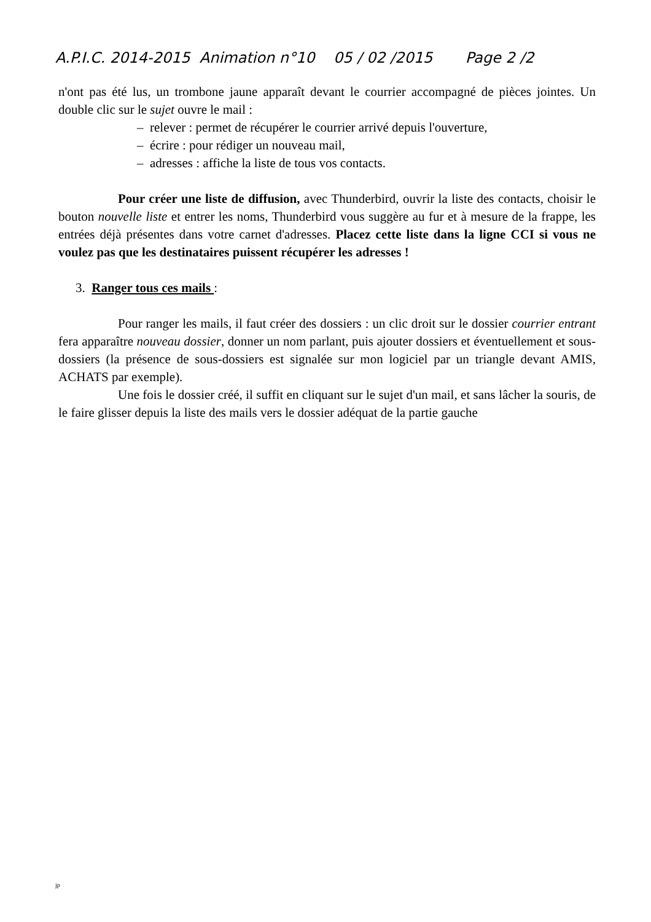A.P.I.C. 2014-2015 Animation n°10 05 / 02 /2015 Page 2 /2
n'ont pas été lus, un trombone jaune apparaît devant le courrier accompagné de pièces jointes. Un double clic sur le sujet ouvre le mail :
– relever : permet de récupérer le courrier arrivé depuis l'ouverture,
– écrire : pour rédiger un nouveau mail,
– adresses : affiche la liste de tous vos contacts.
Pour créer une liste de diffusion, avec Thunderbird, ouvrir la liste des contacts, choisir le bouton nouvelle liste et entrer les noms, Thunderbird vous suggère au fur et à mesure de la frappe, les entrées déjà présentes dans votre carnet d'adresses. Placez cette liste dans la ligne CCI si vous ne voulez pas que les destinataires puissent récupérer les adresses !
3. Ranger tous ces mails :
Pour ranger les mails, il faut créer des dossiers : un clic droit sur le dossier courrier entrant fera apparaître nouveau dossier, donner un nom parlant, puis ajouter dossiers et éventuellement et sous-dossiers (la présence de sous-dossiers est signalée sur mon logiciel par un triangle devant AMIS, ACHATS par exemple).
Une fois le dossier créé, il suffit en cliquant sur le sujet d'un mail, et sans lâcher la souris, de le faire glisser depuis la liste des mails vers le dossier adéquat de la partie gauche
jp